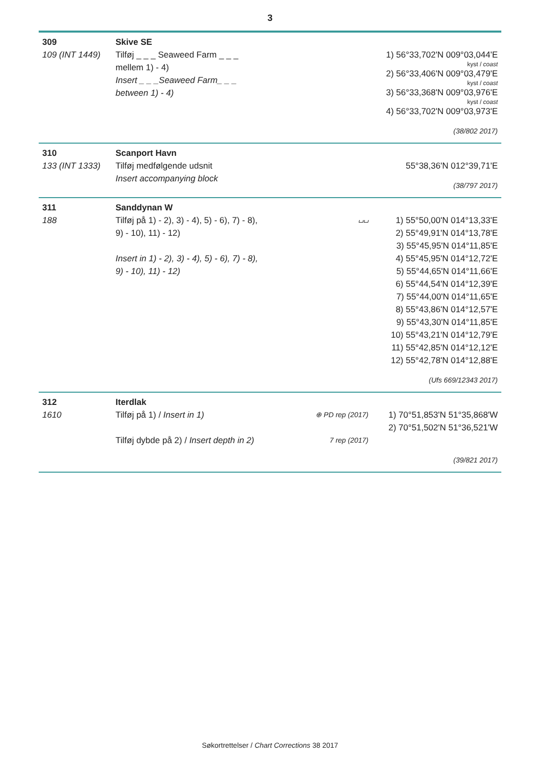3
| 309 109 (INT 1449) | Skive SE Tilføj _ _ _ Seaweed Farm _ _ _ mellem 1) - 4) Insert _ _ _Seaweed Farm_ _ _ between 1) - 4) | | 1) 56°33,702'N 009°03,044'E kyst / coast 2) 56°33,406'N 009°03,479'E kyst / coast 3) 56°33,368'N 009°03,976'E kyst / coast 4) 56°33,702'N 009°03,973'E (38/802 2017) |
| 310 133 (INT 1333) | Scanport Havn Tilføj medfølgende udsnit Insert accompanying block | | 55°38,36'N 012°39,71'E (38/797 2017) |
| 311 188 | Sanddynan W Tilføj på 1) - 2), 3) - 4), 5) - 6), 7) - 8), 9) - 10), 11) - 12) Insert in 1) - 2), 3) - 4), 5) - 6), 7) - 8), 9) - 10), 11) - 12) | ⌴⌴ | 1) 55°50,00'N 014°13,33'E 2) 55°49,91'N 014°13,78'E 3) 55°45,95'N 014°11,85'E 4) 55°45,95'N 014°12,72'E 5) 55°44,65'N 014°11,66'E 6) 55°44,54'N 014°12,39'E 7) 55°44,00'N 014°11,65'E 8) 55°43,86'N 014°12,57'E 9) 55°43,30'N 014°11,85'E 10) 55°43,21'N 014°12,79'E 11) 55°42,85'N 014°12,12'E 12) 55°42,78'N 014°12,88'E (Ufs 669/12343 2017) |
| 312 1610 | Iterdlak Tilføj på 1) / Insert in 1) Tilføj dybde på 2) / Insert depth in 2) | ⊕ PD rep (2017) 7 rep (2017) | 1) 70°51,853'N 51°35,868'W 2) 70°51,502'N 51°36,521'W (39/821 2017) |
Søkortrettelser / Chart Corrections 38 2017